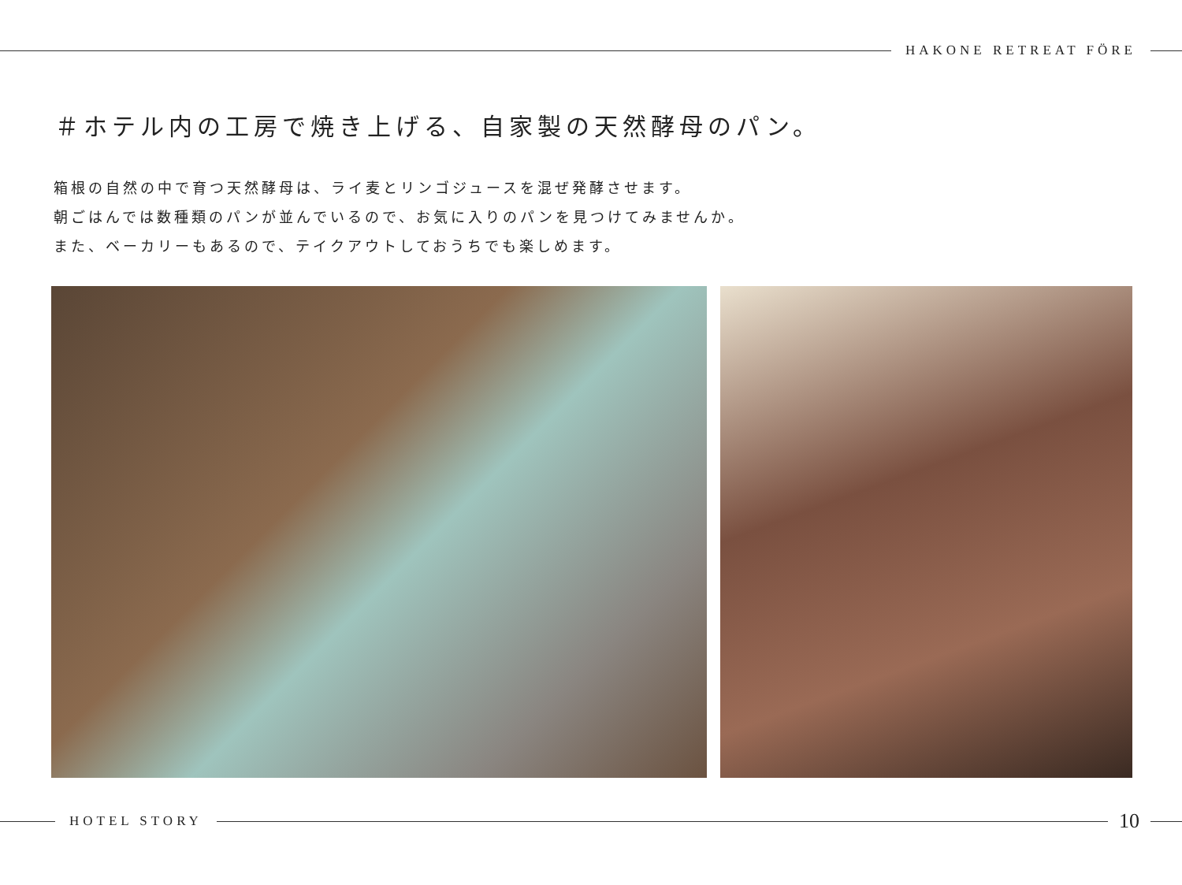HAKONE RETREAT FÖRE
＃ホテル内の工房で焼き上げる、自家製の天然酵母のパン。
箱根の自然の中で育つ天然酵母は、ライ麦とリンゴジュースを混ぜ発酵させます。
朝ごはんでは数種類のパンが並んでいるので、お気に入りのパンを見つけてみませんか。
また、ベーカリーもあるので、テイクアウトしておうちでも楽しめます。
HOTEL STORY
10